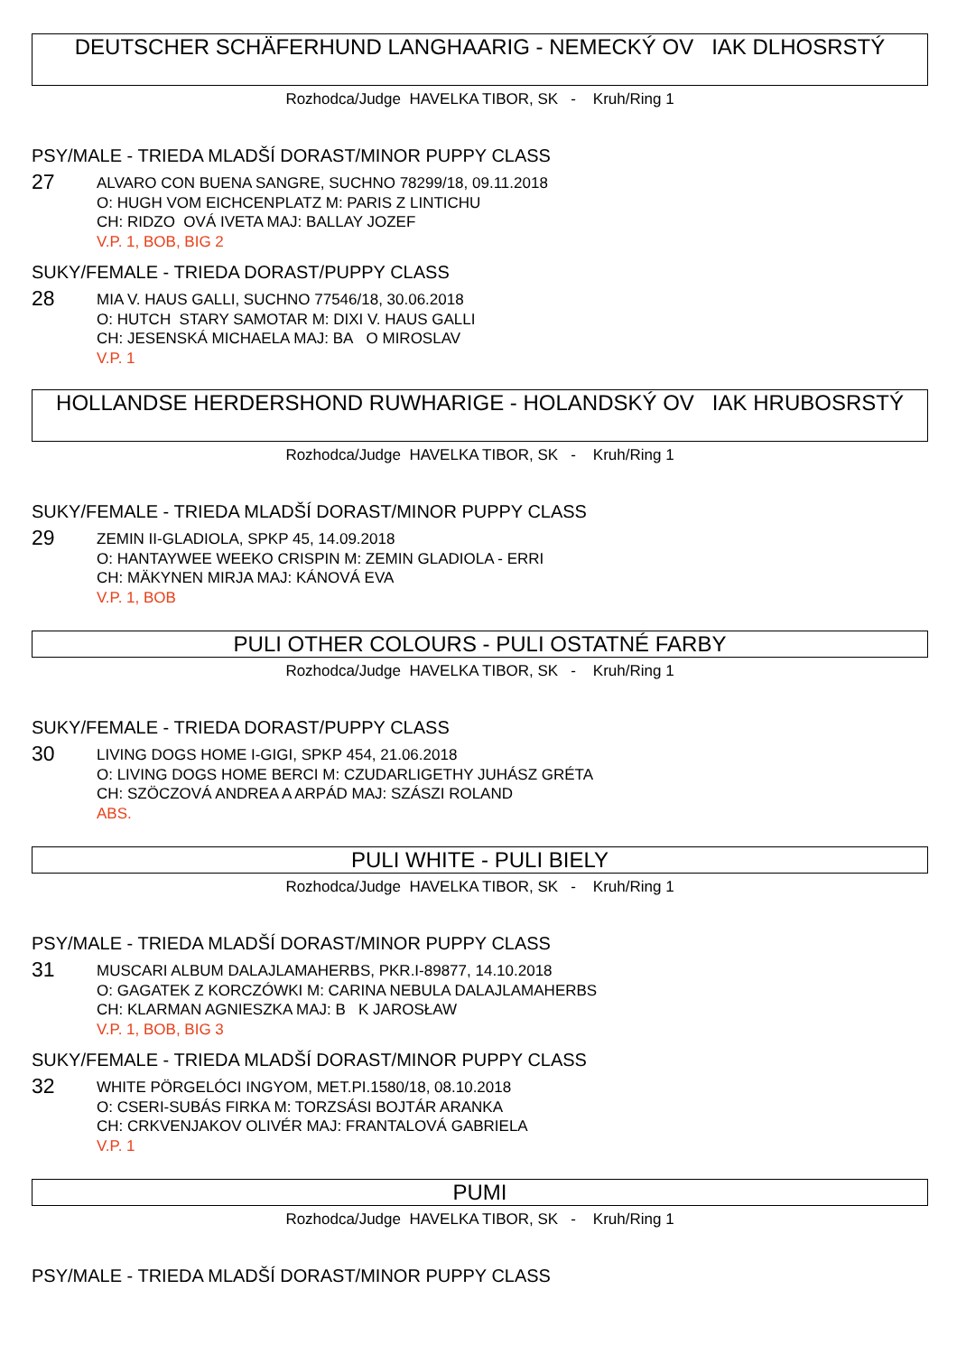DEUTSCHER SCHÄFERHUND LANGHAARIG - NEMECKÝ OV IAK DLHOSRSTÝ
Rozhodca/Judge HAVELKA TIBOR, SK - Kruh/Ring 1
PSY/MALE - TRIEDA MLADŠÍ DORAST/MINOR PUPPY CLASS
27
ALVARO CON BUENA SANGRE, SUCHNO 78299/18, 09.11.2018
O: HUGH VOM EICHCENPLATZ M: PARIS Z LINTICHU
CH: RIDZO OVÁ IVETA MAJ: BALLAY JOZEF
V.P. 1, BOB, BIG 2
SUKY/FEMALE - TRIEDA DORAST/PUPPY CLASS
28
MIA V. HAUS GALLI, SUCHNO 77546/18, 30.06.2018
O: HUTCH STARY SAMOTAR M: DIXI V. HAUS GALLI
CH: JESENSKÁ MICHAELA MAJ: BA O MIROSLAV
V.P. 1
HOLLANDSE HERDERSHOND RUWHARIGE - HOLANDSKÝ OV IAK HRUBOSRSTÝ
Rozhodca/Judge HAVELKA TIBOR, SK - Kruh/Ring 1
SUKY/FEMALE - TRIEDA MLADŠÍ DORAST/MINOR PUPPY CLASS
29
ZEMIN II-GLADIOLA, SPKP 45, 14.09.2018
O: HANTAYWEE WEEKO CRISPIN M: ZEMIN GLADIOLA - ERRI
CH: MÄKYNEN MIRJA MAJ: KÁNOVÁ EVA
V.P. 1, BOB
PULI OTHER COLOURS - PULI OSTATNÉ FARBY
Rozhodca/Judge HAVELKA TIBOR, SK - Kruh/Ring 1
SUKY/FEMALE - TRIEDA DORAST/PUPPY CLASS
30
LIVING DOGS HOME I-GIGI, SPKP 454, 21.06.2018
O: LIVING DOGS HOME BERCI M: CZUDARLIGETHY JUHÁSZ GRÉTA
CH: SZÖCZOVÁ ANDREA A ARPÁD MAJ: SZÁSZI ROLAND
ABS.
PULI WHITE - PULI BIELY
Rozhodca/Judge HAVELKA TIBOR, SK - Kruh/Ring 1
PSY/MALE - TRIEDA MLADŠÍ DORAST/MINOR PUPPY CLASS
31
MUSCARI ALBUM DALAJLAMAHERBS, PKR.I-89877, 14.10.2018
O: GAGATEK Z KORCZÓWKI M: CARINA NEBULA DALAJLAMAHERBS
CH: KLARMAN AGNIESZKA MAJ: B K JAROSŁAW
V.P. 1, BOB, BIG 3
SUKY/FEMALE - TRIEDA MLADŠÍ DORAST/MINOR PUPPY CLASS
32
WHITE PÖRGELÓCI INGYOM, MET.PI.1580/18, 08.10.2018
O: CSERI-SUBÁS FIRKA M: TORZSÁSI BOJTÁR ARANKA
CH: CRKVENJAKOV OLIVÉR MAJ: FRANTALOVÁ GABRIELA
V.P. 1
PUMI
Rozhodca/Judge HAVELKA TIBOR, SK - Kruh/Ring 1
PSY/MALE - TRIEDA MLADŠÍ DORAST/MINOR PUPPY CLASS